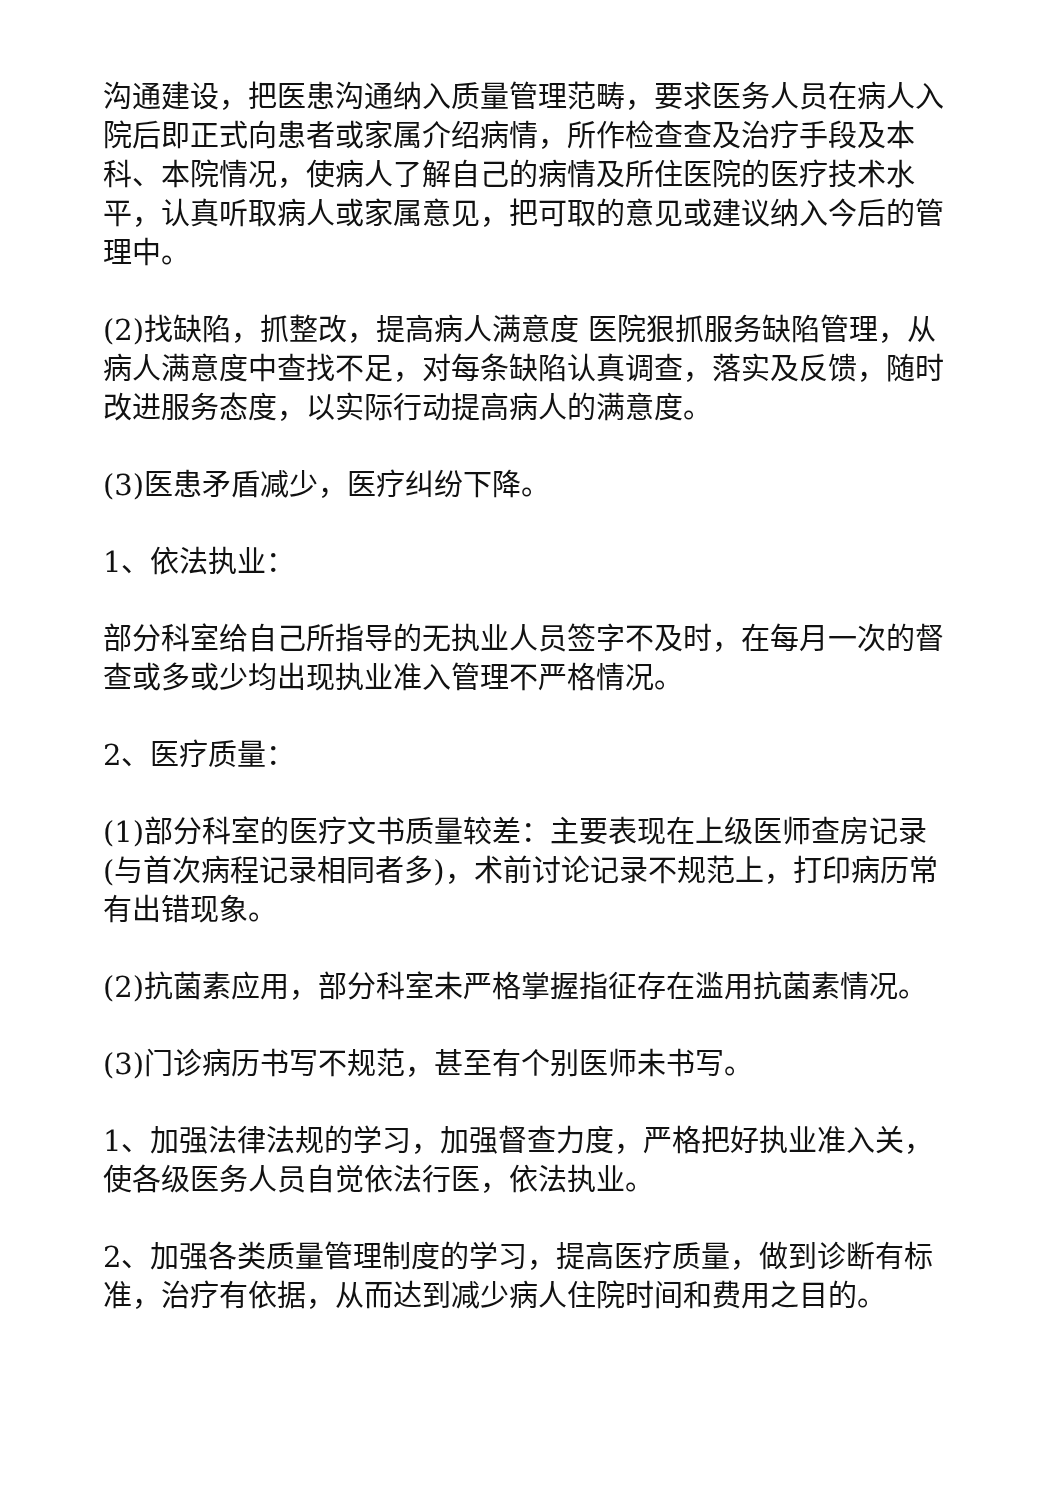沟通建设，把医患沟通纳入质量管理范畴，要求医务人员在病人入院后即正式向患者或家属介绍病情，所作检查查及治疗手段及本科、本院情况，使病人了解自己的病情及所住医院的医疗技术水平，认真听取病人或家属意见，把可取的意见或建议纳入今后的管理中。
(2)找缺陷，抓整改，提高病人满意度 医院狠抓服务缺陷管理，从病人满意度中查找不足，对每条缺陷认真调查，落实及反馈，随时改进服务态度，以实际行动提高病人的满意度。
(3)医患矛盾减少，医疗纠纷下降。
1、依法执业：
部分科室给自己所指导的无执业人员签字不及时，在每月一次的督查或多或少均出现执业准入管理不严格情况。
2、医疗质量：
(1)部分科室的医疗文书质量较差：主要表现在上级医师查房记录(与首次病程记录相同者多)，术前讨论记录不规范上，打印病历常有出错现象。
(2)抗菌素应用，部分科室未严格掌握指征存在滥用抗菌素情况。
(3)门诊病历书写不规范，甚至有个别医师未书写。
1、加强法律法规的学习，加强督查力度，严格把好执业准入关，使各级医务人员自觉依法行医，依法执业。
2、加强各类质量管理制度的学习，提高医疗质量，做到诊断有标准，治疗有依据，从而达到减少病人住院时间和费用之目的。